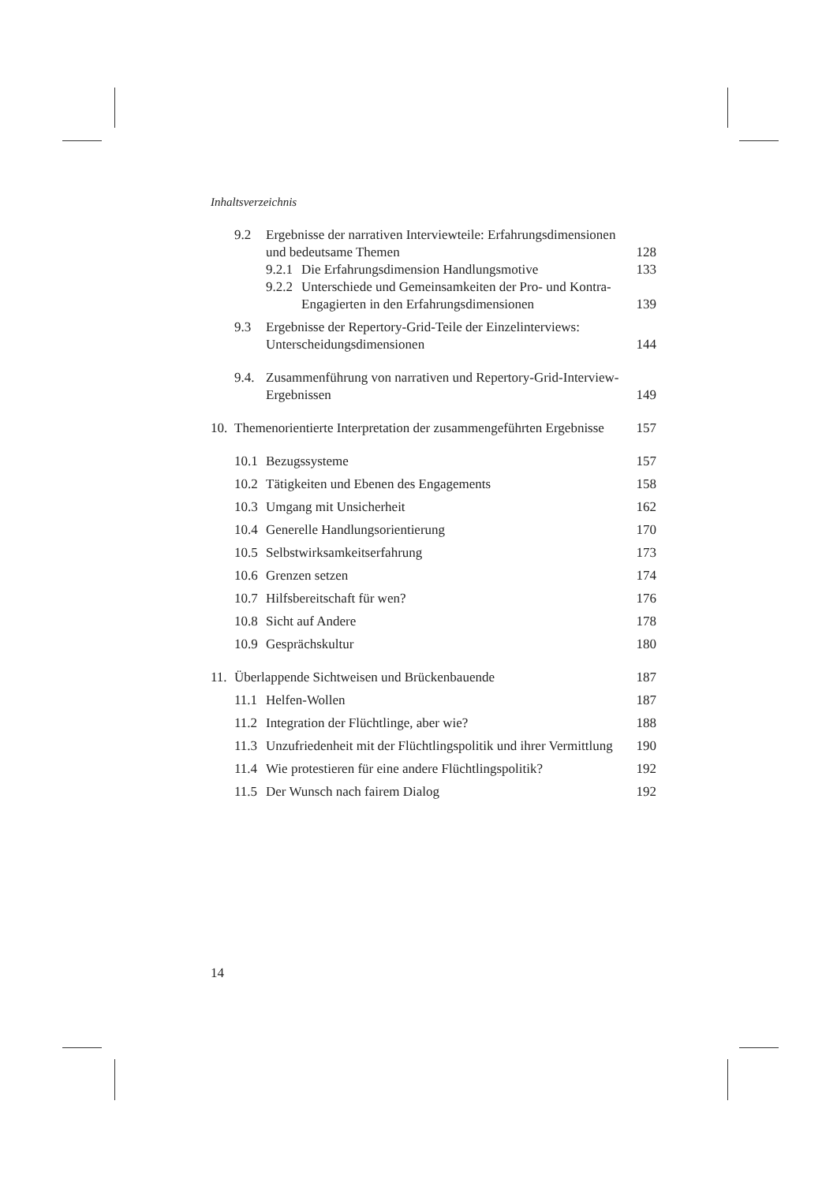Inhaltsverzeichnis
9.2 Ergebnisse der narrativen Interviewteile: Erfahrungsdimensionen und bedeutsame Themen 128
9.2.1 Die Erfahrungsdimension Handlungsmotive 133
9.2.2 Unterschiede und Gemeinsamkeiten der Pro- und Kontra-Engagierten in den Erfahrungsdimensionen 139
9.3 Ergebnisse der Repertory-Grid-Teile der Einzelinterviews: Unterscheidungsdimensionen 144
9.4. Zusammenführung von narrativen und Repertory-Grid-Interview-Ergebnissen 149
10. Themenorientierte Interpretation der zusammengeführten Ergebnisse 157
10.1 Bezugssysteme 157
10.2 Tätigkeiten und Ebenen des Engagements 158
10.3 Umgang mit Unsicherheit 162
10.4 Generelle Handlungsorientierung 170
10.5 Selbstwirksamkeitserfahrung 173
10.6 Grenzen setzen 174
10.7 Hilfsbereitschaft für wen? 176
10.8 Sicht auf Andere 178
10.9 Gesprächskultur 180
11. Überlappende Sichtweisen und Brückenbauende 187
11.1 Helfen-Wollen 187
11.2 Integration der Flüchtlinge, aber wie? 188
11.3 Unzufriedenheit mit der Flüchtlingspolitik und ihrer Vermittlung 190
11.4 Wie protestieren für eine andere Flüchtlingspolitik? 192
11.5 Der Wunsch nach fairem Dialog 192
14